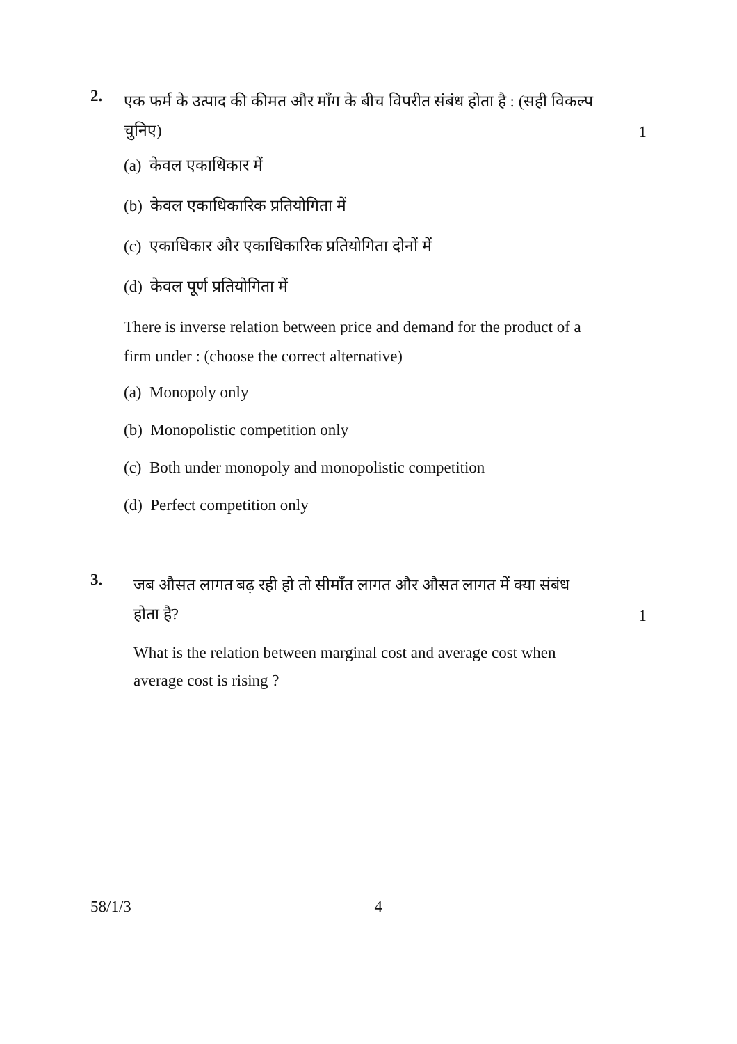2.
एक फर्म के उत्पाद की कीमत और माँग के बीच विपरीत संबंध होता है : (सही विकल्प चुनिए)
1
(a) केवल एकाधिकार में
(b) केवल एकाधिकारिक प्रतियोगिता में
(c) एकाधिकार और एकाधिकारिक प्रतियोगिता दोनों में
(d) केवल पूर्ण प्रतियोगिता में
There is inverse relation between price and demand for the product of a firm under : (choose the correct alternative)
(a) Monopoly only
(b) Monopolistic competition only
(c) Both under monopoly and monopolistic competition
(d) Perfect competition only
3.
जब औसत लागत बढ़ रही हो तो सीमाँत लागत और औसत लागत में क्या संबंध होता है?
1
What is the relation between marginal cost and average cost when average cost is rising ?
58/1/3 4